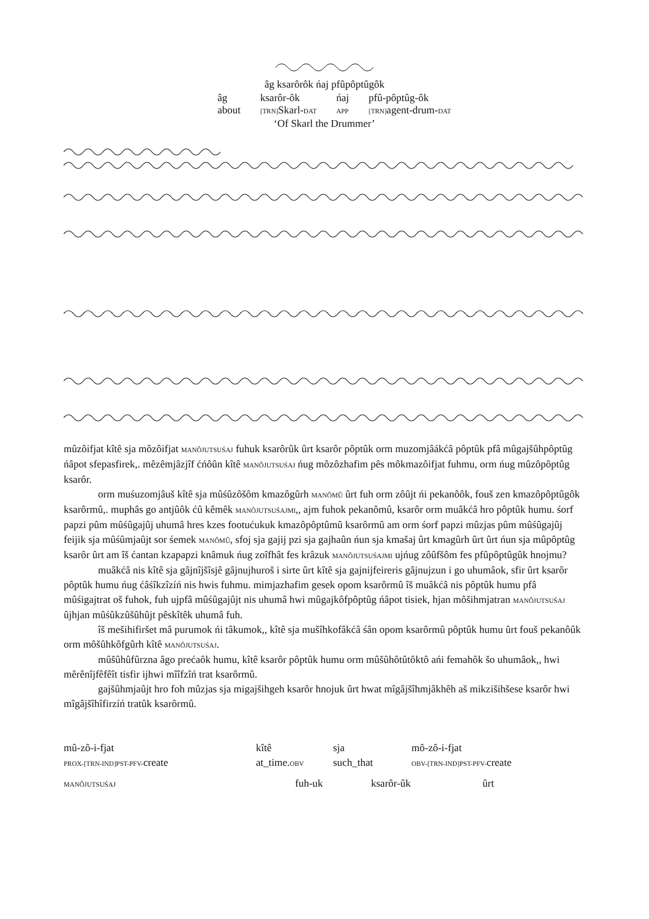âg ksarôrôk ńaj pfûpôptûgôk
| | âg | ksarôr-ôk | ńaj | pfû-pôptûg-ôk |
| | about | [TRN] Skarl- DAT | APP | [TRN] agent-drum- DAT |
‘Of Skarl the Drummer’
mûzôifjat kîtê sja môzôifjat MANÔJUTSUŚAJ fuhuk ksarôrûk ûrt ksarôr pôptûk orm muzomjâákćâ pôptûk pfâ mûgajšûhpôptûg ńâpot sfepasfirek,. mêzêmjâzjîf ćńôûn kîtê MANÔJUTSUŚAJ ńug môzôzhafim pês môkmazôifjat fuhmu, orm ńug mûzôpôptûg ksarôr.
orm muśuzomjâuš kîtê sja mûśûzôšôm kmazôgûrh MANÔMÛ ûrt fuh orm zôûjt ńi pekanôôk, fouš zen kmazôpôptûgôk ksarôrmû,. muphâs go antjûôk ćû kêmêk MANÔJUTSUŚAJMI,, ajm fuhok pekanômû, ksarôr orm muâkćâ hro pôptûk humu. śorf papzi pûm mûśûgajûj uhumâ hres kzes footućukuk kmazôpôptûmû ksarôrmû am orm śorf papzi mûzjas pûm mûśûgajûj feijik sja mûśûmjaûjt sor śemek MANÔMÛ, sfoj sja gajij pzi sja gajhaûn ńun sja kmašaj ûrt kmagûrh ûrt ûrt ńun sja mûpôptûg ksarôr ûrt am îš ćantan kzapapzi knâmuk ńug zoîfhât fes krâzuk MANÔJUTSUŚAJMI ujńug zôûfšôm fes pfûpôptûgûk hnojmu?
muâkćâ nis kîtê sja gâjnîjšîsjê gâjnujhuroš i sirte ûrt kîtê sja gajnijfeireris gâjnujzun i go uhumâok, sfir ûrt ksarôr pôptûk humu ńug ćâśîkzîzíń nis hwis fuhmu. mimjazhafim gesek opom ksarôrmû îš muâkćâ nis pôptûk humu pfâ mûśigajtrat oš fuhok, fuh ujpfâ mûśûgajûjt nis uhumâ hwi mûgajkôfpôptûg ńâpot tisiek, hjan môšihmjatran MANÔJUTSUŚAJ ûjhjan mûśûkzûšûhûjt pêskîtêk uhumâ fuh.
îš mešihifiršet mâ purumok ńi tâkumok,, kîtê sja mušîhkofâkćâ śân opom ksarôrmû pôptûk humu ûrt fouš pekanôûk orm môšûhkôfgûrh kîtê MANÔJUTSUŚAJ.
mûšûhûfûrzna âgo prećaôk humu, kîtê ksarôr pôptûk humu orm mûšûhôtûtôktô ańi femahôk šo uhumâok,, hwi mêrênîjfêfêît tisfir ijhwi mîîfzîń trat ksarôrmû.
gajšûhmjaûjt hro foh mûzjas sja migajšihgeh ksarôr hnojuk ûrt hwat mîgâjšîhmjâkhêh aš mikzišihšese ksarôr hwi mîgâjšîhîfirzíń tratûk ksarôrmû.
| mû-zô-i-fjat | kîtê | sja | mô-zô-i-fjat |
| PROX-[TRN-IND]PST-PFV- create | at_time. OBV | such_that | OBV-[TRN-IND]PST-PFV- create |
| MANÔJUTSUŚAJ | fuh-uk | ksarôr-ûk | ûrt |